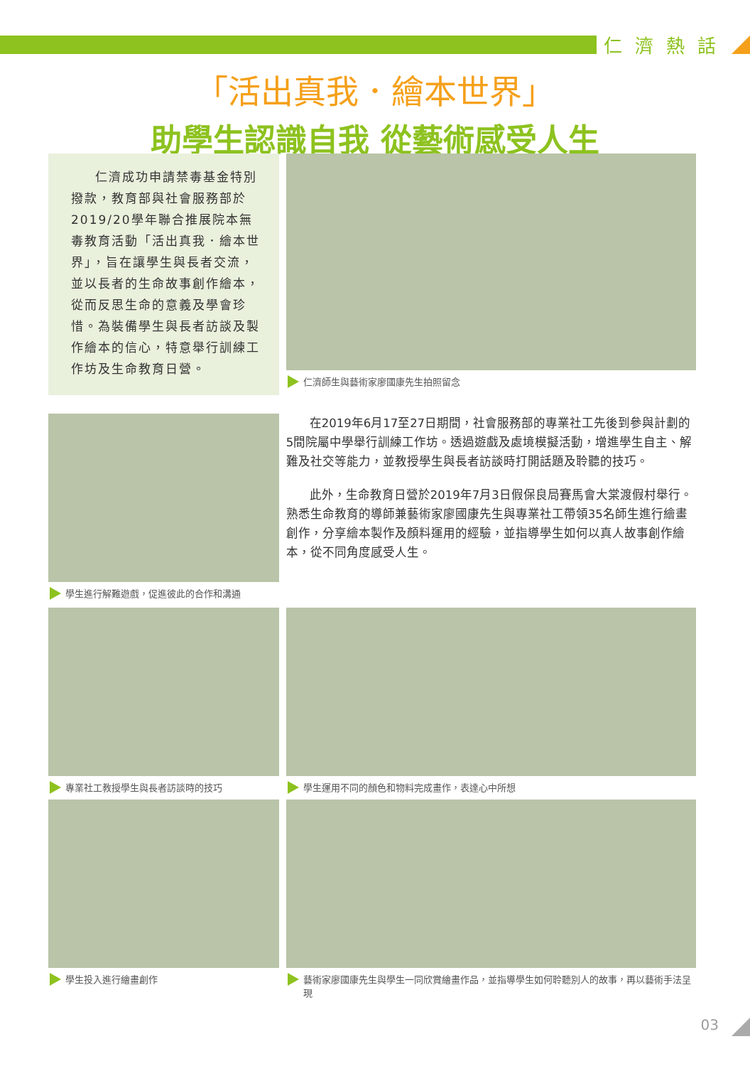仁濟熱話
「活出真我．繪本世界」
助學生認識自我 從藝術感受人生
仁濟成功申請禁毒基金特別撥款，教育部與社會服務部於2019/20學年聯合推展院本無毒教育活動「活出真我．繪本世界」，旨在讓學生與長者交流，並以長者的生命故事創作繪本，從而反思生命的意義及學會珍惜。為裝備學生與長者訪談及製作繪本的信心，特意舉行訓練工作坊及生命教育日營。
仁濟師生與藝術家廖國康先生拍照留念
學生進行解難遊戲，促進彼此的合作和溝通
在2019年6月17至27日期間，社會服務部的專業社工先後到參與計劃的5間院屬中學舉行訓練工作坊。透過遊戲及處境模擬活動，增進學生自主、解難及社交等能力，並教授學生與長者訪談時打開話題及聆聽的技巧。
此外，生命教育日營於2019年7月3日假保良局賽馬會大棠渡假村舉行。熟悉生命教育的導師兼藝術家廖國康先生與專業社工帶領35名師生進行繪畫創作，分享繪本製作及顏料運用的經驗，並指導學生如何以真人故事創作繪本，從不同角度感受人生。
專業社工教授學生與長者訪談時的技巧 學生運用不同的顏色和物料完成畫作，表達心中所想
學生投入進行繪畫創作 藝術家廖國康先生與學生一同欣賞繪畫作品，並指導學生如何聆聽別人的故事，再以藝術手法呈現
03